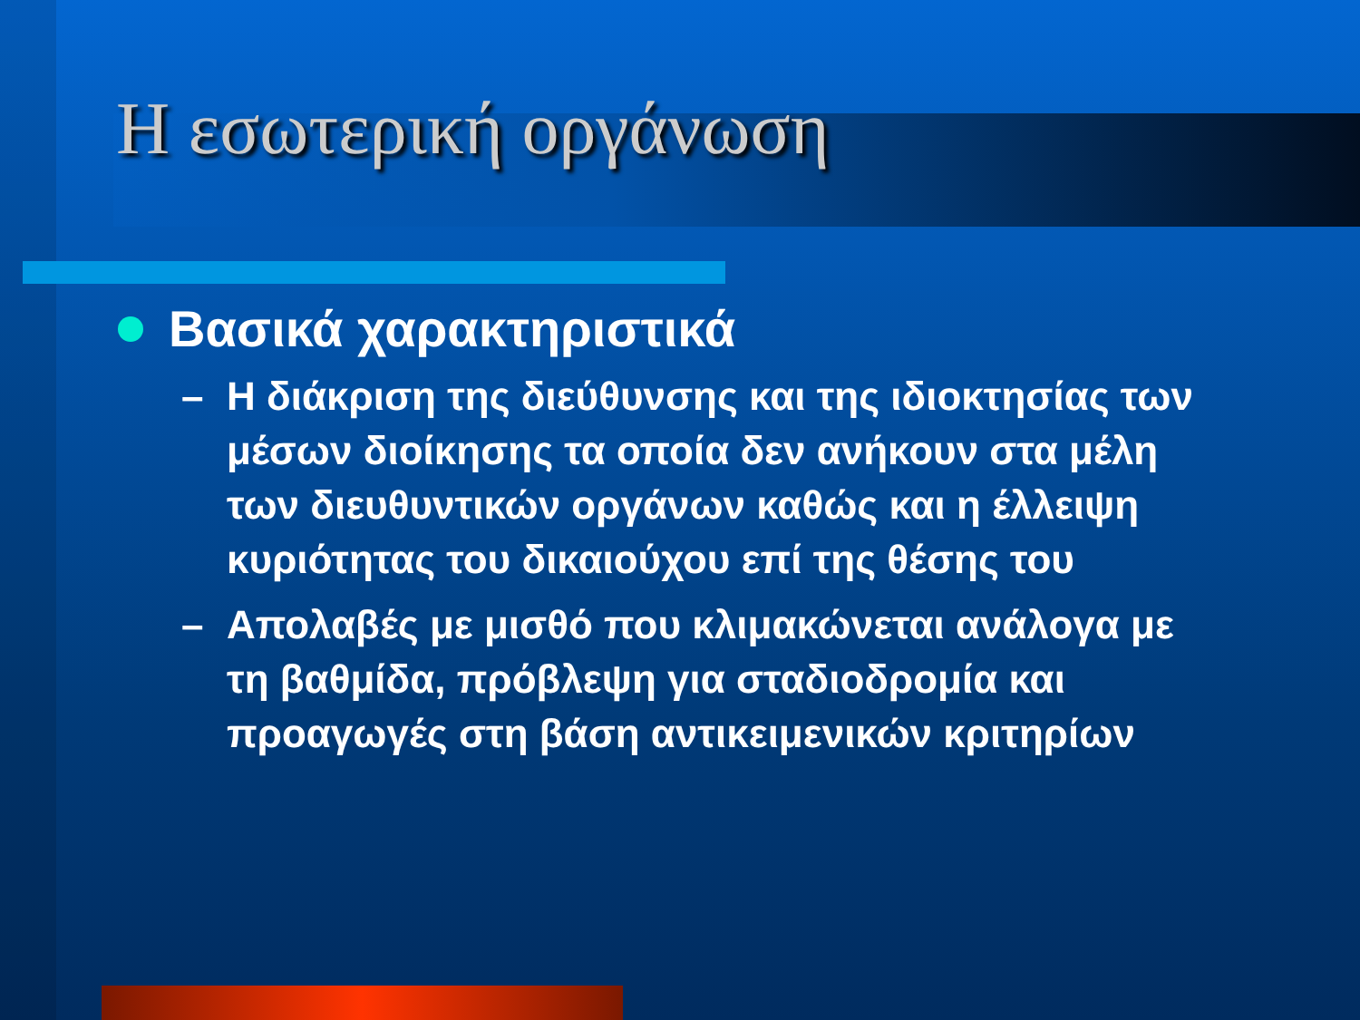Η εσωτερική οργάνωση
Βασικά χαρακτηριστικά
– Η διάκριση της διεύθυνσης και της ιδιοκτησίας των μέσων διοίκησης τα οποία δεν ανήκουν στα μέλη των διευθυντικών οργάνων καθώς και η έλλειψη κυριότητας του δικαιούχου επί της θέσης του
– Απολαβές με μισθό που κλιμακώνεται ανάλογα με τη βαθμίδα, πρόβλεψη για σταδιοδρομία και προαγωγές στη βάση αντικειμενικών κριτηρίων